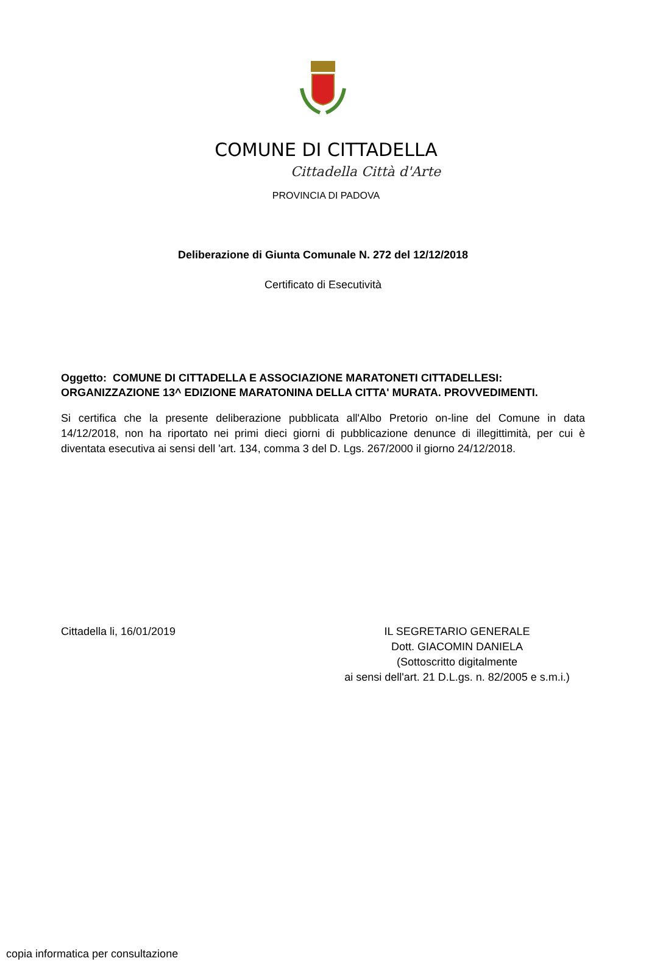COMUNE DI CITTADELLA
Cittadella Città d'Arte
PROVINCIA DI PADOVA
Deliberazione di Giunta Comunale N. 272 del 12/12/2018
Certificato di Esecutività
Oggetto: COMUNE DI CITTADELLA E ASSOCIAZIONE MARATONETI CITTADELLESI: ORGANIZZAZIONE 13^ EDIZIONE MARATONINA DELLA CITTA' MURATA. PROVVEDIMENTI.
Si certifica che la presente deliberazione pubblicata all'Albo Pretorio on-line del Comune in data 14/12/2018, non ha riportato nei primi dieci giorni di pubblicazione denunce di illegittimità, per cui è diventata esecutiva ai sensi dell 'art. 134, comma 3 del D. Lgs. 267/2000 il giorno 24/12/2018.
Cittadella li, 16/01/2019 IL SEGRETARIO GENERALE
Dott. GIACOMIN DANIELA
(Sottoscritto digitalmente
ai sensi dell'art. 21 D.L.gs. n. 82/2005 e s.m.i.)
copia informatica per consultazione